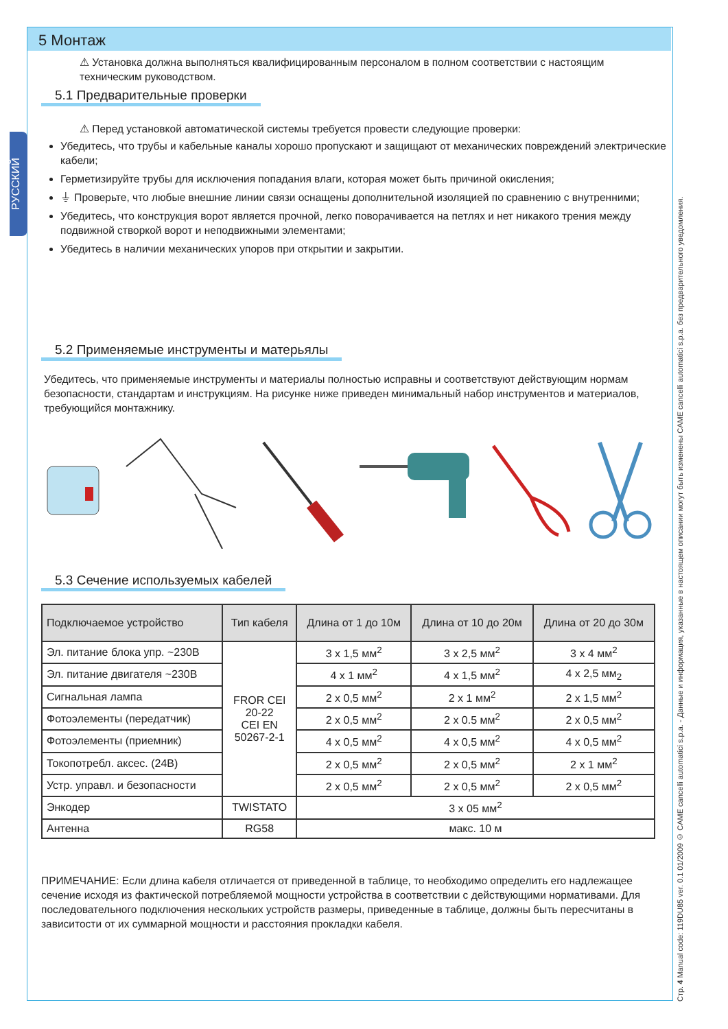РУССКИЙ
5 Монтаж
⚠ Установка должна выполняться квалифицированным персоналом в полном соответствии с настоящим техническим руководством.
5.1 Предварительные проверки
⚠ Перед установкой автоматической системы требуется провести следующие проверки:
Убедитесь, что трубы и кабельные каналы хорошо пропускают и защищают от механических повреждений электрические кабели;
Герметизируйте трубы для исключения попадания влаги, которая может быть причиной окисления;
⏚ Проверьте, что любые внешние линии связи оснащены дополнительной изоляцией по сравнению с внутренними;
Убедитесь, что конструкция ворот является прочной, легко поворачивается на петлях и нет никакого трения между подвижной створкой ворот и неподвижными элементами;
Убедитесь в наличии механических упоров при открытии и закрытии.
5.2 Применяемые инструменты и матерьялы
Убедитесь, что применяемые инструменты и материалы полностью исправны и соответствуют действующим нормам безопасности, стандартам и инструкциям. На рисунке ниже приведен минимальный набор инструментов и материалов, требующийся монтажнику.
5.3 Сечение используемых кабелей
| Подключаемое устройство | Тип кабеля | Длина от 1 до 10м | Длина от 10 до 20м | Длина от 20 до 30м |
| --- | --- | --- | --- | --- |
| Эл. питание блока упр. ~230В | FROR CEI 20-22 CEI EN 50267-2-1 | 3 x 1,5 мм<sup>2</sup> | 3 x 2,5 мм<sup>2</sup> | 3 x 4 мм<sup>2</sup> |
| Эл. питание двигателя ~230В | | 4 x 1 мм<sup>2</sup> | 4 x 1,5 мм<sup>2</sup> | 4 x 2,5 мм<sub>2</sub> |
| Сигнальная лампа | | 2 x 0,5 мм<sup>2</sup> | 2 x 1 мм<sup>2</sup> | 2 x 1,5 мм<sup>2</sup> |
| Фотоэлементы (передатчик) | | 2 x 0,5 мм<sup>2</sup> | 2 x 0.5 мм<sup>2</sup> | 2 x 0,5 мм<sup>2</sup> |
| Фотоэлементы (приемник) | | 4 x 0,5 мм<sup>2</sup> | 4 x 0,5 мм<sup>2</sup> | 4 x 0,5 мм<sup>2</sup> |
| Токопотребл. аксес. (24В) | | 2 x 0,5 мм<sup>2</sup> | 2 x 0,5 мм<sup>2</sup> | 2 x 1 мм<sup>2</sup> |
| Устр. управл. и безопасности | | 2 x 0,5 мм<sup>2</sup> | 2 x 0,5 мм<sup>2</sup> | 2 x 0,5 мм<sup>2</sup> |
| Энкодер | TWISTATO | 3 x 05 мм<sup>2</sup> | | |
| Антенна | RG58 | макс. 10 м | | |
ПРИМЕЧАНИЕ: Если длина кабеля отличается от приведенной в таблице, то необходимо определить его надлежащее сечение исходя из фактической потребляемой мощности устройства в соответствии с действующими нормативами. Для последовательного подключения нескольких устройств размеры, приведенные в таблице, должны быть пересчитаны в зависитости от их суммарной мощности и расстояния прокладки кабеля.
Стр. 4 Manual code: 119DU85 ver. 0.1 01/2009 © CAME cancelli automatici s.p.a. - Данные и информация, указанные в настоящем описании могут быть изменены CAME cancelli automatici s.p.a. без предварительного уведомления.